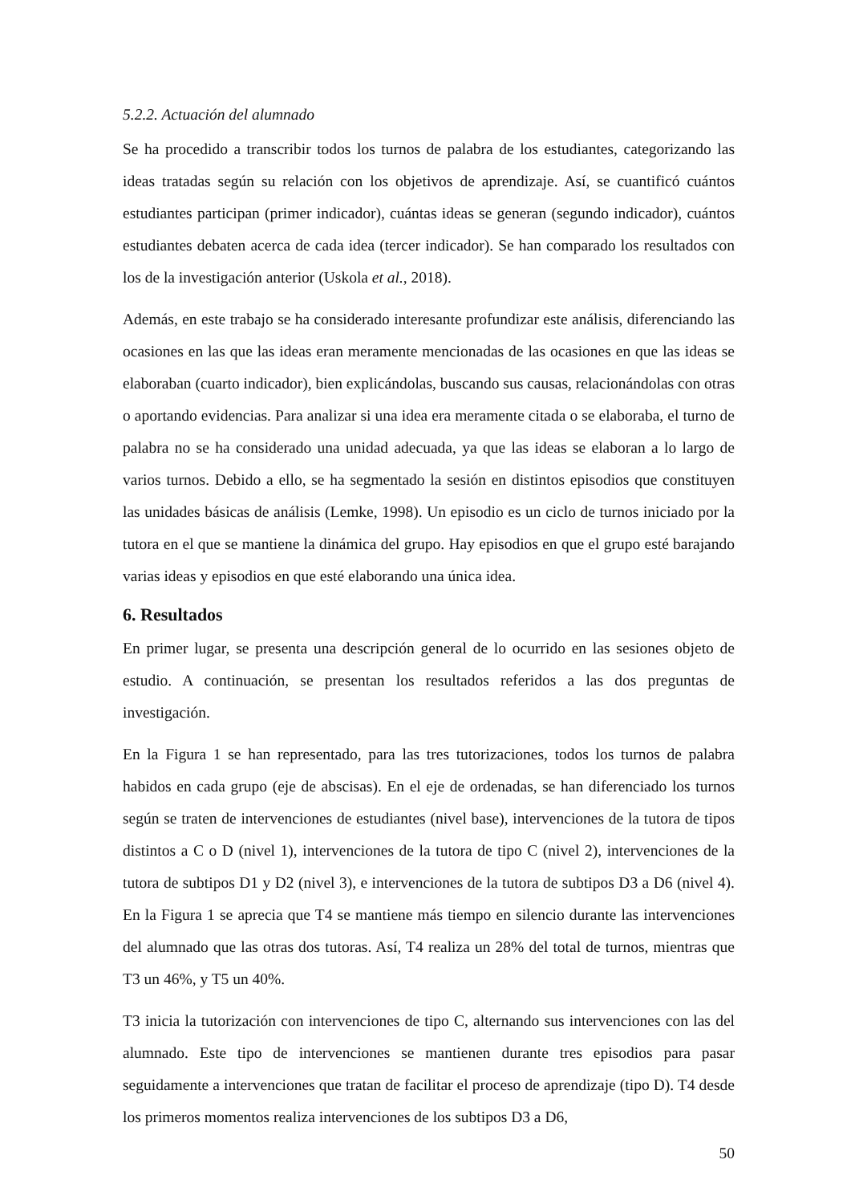5.2.2. Actuación del alumnado
Se ha procedido a transcribir todos los turnos de palabra de los estudiantes, categorizando las ideas tratadas según su relación con los objetivos de aprendizaje. Así, se cuantificó cuántos estudiantes participan (primer indicador), cuántas ideas se generan (segundo indicador), cuántos estudiantes debaten acerca de cada idea (tercer indicador). Se han comparado los resultados con los de la investigación anterior (Uskola et al., 2018).
Además, en este trabajo se ha considerado interesante profundizar este análisis, diferenciando las ocasiones en las que las ideas eran meramente mencionadas de las ocasiones en que las ideas se elaboraban (cuarto indicador), bien explicándolas, buscando sus causas, relacionándolas con otras o aportando evidencias. Para analizar si una idea era meramente citada o se elaboraba, el turno de palabra no se ha considerado una unidad adecuada, ya que las ideas se elaboran a lo largo de varios turnos. Debido a ello, se ha segmentado la sesión en distintos episodios que constituyen las unidades básicas de análisis (Lemke, 1998). Un episodio es un ciclo de turnos iniciado por la tutora en el que se mantiene la dinámica del grupo. Hay episodios en que el grupo esté barajando varias ideas y episodios en que esté elaborando una única idea.
6. Resultados
En primer lugar, se presenta una descripción general de lo ocurrido en las sesiones objeto de estudio. A continuación, se presentan los resultados referidos a las dos preguntas de investigación.
En la Figura 1 se han representado, para las tres tutorizaciones, todos los turnos de palabra habidos en cada grupo (eje de abscisas). En el eje de ordenadas, se han diferenciado los turnos según se traten de intervenciones de estudiantes (nivel base), intervenciones de la tutora de tipos distintos a C o D (nivel 1), intervenciones de la tutora de tipo C (nivel 2), intervenciones de la tutora de subtipos D1 y D2 (nivel 3), e intervenciones de la tutora de subtipos D3 a D6 (nivel 4). En la Figura 1 se aprecia que T4 se mantiene más tiempo en silencio durante las intervenciones del alumnado que las otras dos tutoras. Así, T4 realiza un 28% del total de turnos, mientras que T3 un 46%, y T5 un 40%.
T3 inicia la tutorización con intervenciones de tipo C, alternando sus intervenciones con las del alumnado. Este tipo de intervenciones se mantienen durante tres episodios para pasar seguidamente a intervenciones que tratan de facilitar el proceso de aprendizaje (tipo D). T4 desde los primeros momentos realiza intervenciones de los subtipos D3 a D6,
50